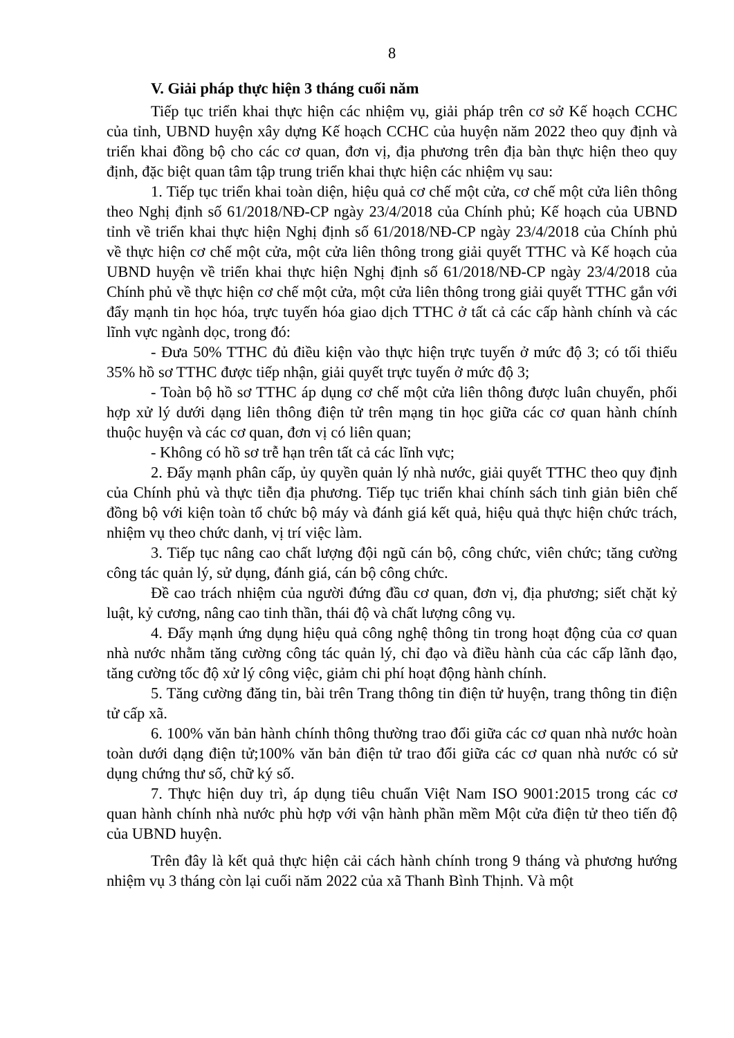8
V. Giải pháp thực hiện 3 tháng cuối năm
Tiếp tục triển khai thực hiện các nhiệm vụ, giải pháp trên cơ sở Kế hoạch CCHC của tỉnh, UBND huyện xây dựng Kế hoạch CCHC của huyện năm 2022 theo quy định và triển khai đồng bộ cho các cơ quan, đơn vị, địa phương trên địa bàn thực hiện theo quy định, đặc biệt quan tâm tập trung triển khai thực hiện các nhiệm vụ sau:
1. Tiếp tục triển khai toàn diện, hiệu quả cơ chế một cửa, cơ chế một cửa liên thông theo Nghị định số 61/2018/NĐ-CP ngày 23/4/2018 của Chính phủ; Kế hoạch của UBND tỉnh về triển khai thực hiện Nghị định số 61/2018/NĐ-CP ngày 23/4/2018 của Chính phủ về thực hiện cơ chế một cửa, một cửa liên thông trong giải quyết TTHC và Kế hoạch của UBND huyện về triển khai thực hiện Nghị định số 61/2018/NĐ-CP ngày 23/4/2018 của Chính phủ về thực hiện cơ chế một cửa, một cửa liên thông trong giải quyết TTHC gắn với đẩy mạnh tin học hóa, trực tuyến hóa giao dịch TTHC ở tất cả các cấp hành chính và các lĩnh vực ngành dọc, trong đó:
- Đưa 50% TTHC đủ điều kiện vào thực hiện trực tuyến ở mức độ 3; có tối thiểu 35% hồ sơ TTHC được tiếp nhận, giải quyết trực tuyến ở mức độ 3;
- Toàn bộ hồ sơ TTHC áp dụng cơ chế một cửa liên thông được luân chuyển, phối hợp xử lý dưới dạng liên thông điện tử trên mạng tin học giữa các cơ quan hành chính thuộc huyện và các cơ quan, đơn vị có liên quan;
- Không có hồ sơ trễ hạn trên tất cả các lĩnh vực;
2. Đẩy mạnh phân cấp, ủy quyền quản lý nhà nước, giải quyết TTHC theo quy định của Chính phủ và thực tiễn địa phương. Tiếp tục triển khai chính sách tinh giản biên chế đồng bộ với kiện toàn tổ chức bộ máy và đánh giá kết quả, hiệu quả thực hiện chức trách, nhiệm vụ theo chức danh, vị trí việc làm.
3. Tiếp tục nâng cao chất lượng đội ngũ cán bộ, công chức, viên chức; tăng cường công tác quản lý, sử dụng, đánh giá, cán bộ công chức.
Đề cao trách nhiệm của người đứng đầu cơ quan, đơn vị, địa phương; siết chặt kỷ luật, kỷ cương, nâng cao tinh thần, thái độ và chất lượng công vụ.
4. Đẩy mạnh ứng dụng hiệu quả công nghệ thông tin trong hoạt động của cơ quan nhà nước nhằm tăng cường công tác quản lý, chỉ đạo và điều hành của các cấp lãnh đạo, tăng cường tốc độ xử lý công việc, giảm chi phí hoạt động hành chính.
5. Tăng cường đăng tin, bài trên Trang thông tin điện tử huyện, trang thông tin điện tử cấp xã.
6. 100% văn bản hành chính thông thường trao đổi giữa các cơ quan nhà nước hoàn toàn dưới dạng điện tử;100% văn bản điện tử trao đổi giữa các cơ quan nhà nước có sử dụng chứng thư số, chữ ký số.
7. Thực hiện duy trì, áp dụng tiêu chuẩn Việt Nam ISO 9001:2015 trong các cơ quan hành chính nhà nước phù hợp với vận hành phần mềm Một cửa điện tử theo tiến độ của UBND huyện.
Trên đây là kết quả thực hiện cải cách hành chính trong 9 tháng và phương hướng nhiệm vụ 3 tháng còn lại cuối năm 2022 của xã Thanh Bình Thịnh. Và một